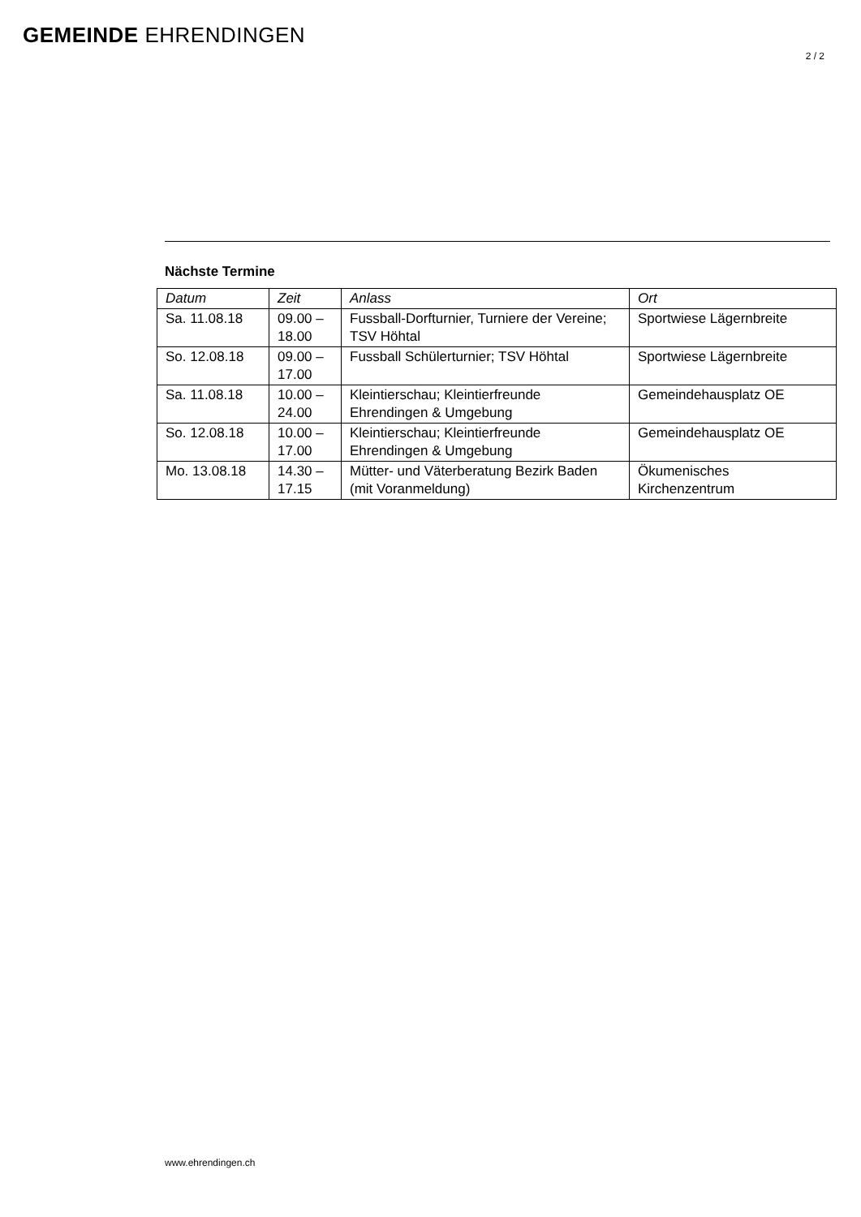GEMEINDE EHRENDINGEN
2 / 2
Nächste Termine
| Datum | Zeit | Anlass | Ort |
| Sa. 11.08.18 | 09.00 – 18.00 | Fussball-Dorfturnier, Turniere der Vereine; TSV Höhtal | Sportwiese Lägernbreite |
| So. 12.08.18 | 09.00 – 17.00 | Fussball Schülerturnier; TSV Höhtal | Sportwiese Lägernbreite |
| Sa. 11.08.18 | 10.00 – 24.00 | Kleintierschau; Kleintierfreunde Ehrendingen & Umgebung | Gemeindehausplatz OE |
| So. 12.08.18 | 10.00 – 17.00 | Kleintierschau; Kleintierfreunde Ehrendingen & Umgebung | Gemeindehausplatz OE |
| Mo. 13.08.18 | 14.30 – 17.15 | Mütter- und Väterberatung Bezirk Baden (mit Voranmeldung) | Ökumenisches Kirchenzentrum |
www.ehrendingen.ch